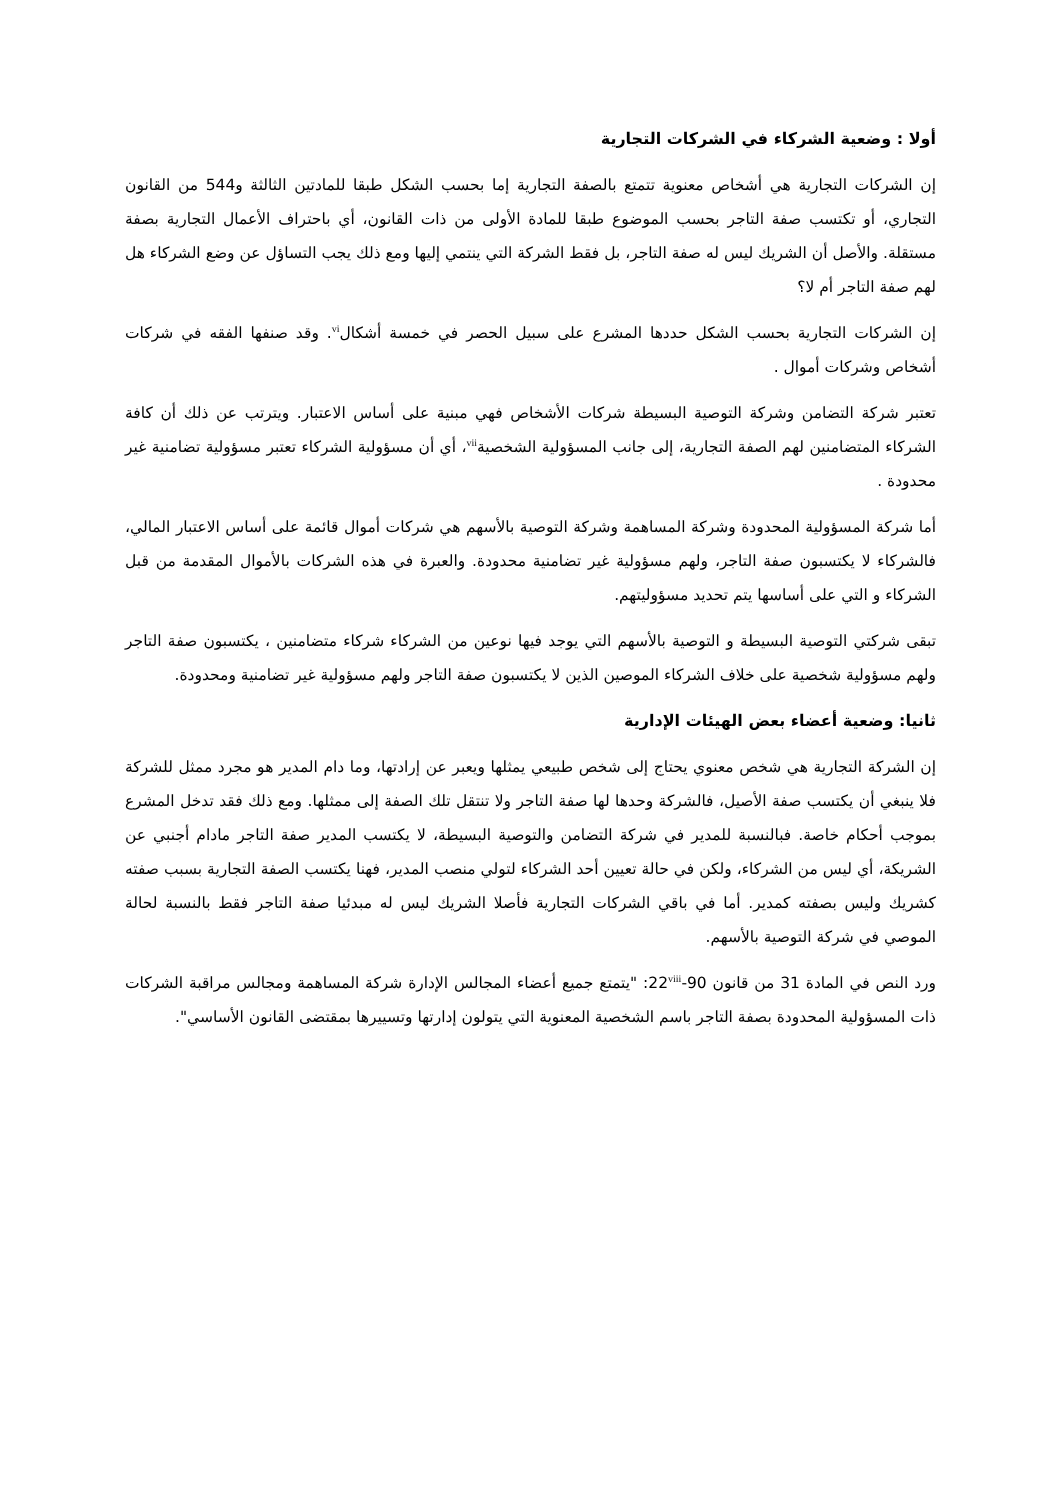أولا : وضعية الشركاء في الشركات التجارية
إن الشركات التجارية هي أشخاص معنوية تتمتع بالصفة التجارية إما بحسب الشكل طبقا للمادتين الثالثة و544 من القانون التجاري، أو تكتسب صفة التاجر بحسب الموضوع طبقا للمادة الأولى من ذات القانون، أي باحتراف الأعمال التجارية بصفة مستقلة. والأصل أن الشريك ليس له صفة التاجر، بل فقط الشركة التي ينتمي إليها ومع ذلك يجب التساؤل عن وضع الشركاء هل لهم صفة التاجر أم لا؟
إن الشركات التجارية بحسب الشكل حددها المشرع على سبيل الحصر في خمسة أشكال<sup>vi</sup>. وقد صنفها الفقه في شركات أشخاص وشركات أموال .
تعتبر شركة التضامن وشركة التوصية البسيطة شركات الأشخاص فهي مبنية على أساس الاعتبار. ويترتب عن ذلك أن كافة الشركاء المتضامنين لهم الصفة التجارية، إلى جانب المسؤولية الشخصية<sup>vii</sup>، أي أن مسؤولية الشركاء تعتبر مسؤولية تضامنية غير محدودة .
أما شركة المسؤولية المحدودة وشركة المساهمة وشركة التوصية بالأسهم هي شركات أموال قائمة على أساس الاعتبار المالي، فالشركاء لا يكتسبون صفة التاجر، ولهم مسؤولية غير تضامنية محدودة. والعبرة في هذه الشركات بالأموال المقدمة من قبل الشركاء و التي على أساسها يتم تحديد مسؤوليتهم.
تبقى شركتي التوصية البسيطة و التوصية بالأسهم التي يوجد فيها نوعين من الشركاء شركاء متضامنين ، يكتسبون صفة التاجر ولهم مسؤولية شخصية على خلاف الشركاء الموصين الذين لا يكتسبون صفة التاجر ولهم مسؤولية غير تضامنية ومحدودة.
ثانيا: وضعية أعضاء بعض الهيئات الإدارية
إن الشركة التجارية هي شخص معنوي يحتاج إلى شخص طبيعي يمثلها ويعبر عن إرادتها، وما دام المدير هو مجرد ممثل للشركة فلا ينبغي أن يكتسب صفة الأصيل، فالشركة وحدها لها صفة التاجر ولا تنتقل تلك الصفة إلى ممثلها. ومع ذلك فقد تدخل المشرع بموجب أحكام خاصة. فبالنسبة للمدير في شركة التضامن والتوصية البسيطة، لا يكتسب المدير صفة التاجر مادام أجنبي عن الشريكة، أي ليس من الشركاء، ولكن في حالة تعيين أحد الشركاء لتولي منصب المدير، فهنا يكتسب الصفة التجارية بسبب صفته كشريك وليس بصفته كمدير. أما في باقي الشركات التجارية فأصلا الشريك ليس له مبدئيا صفة التاجر فقط بالنسبة لحالة الموصي في شركة التوصية بالأسهم.
ورد النص في المادة 31 من قانون 90-22<sup>viii</sup>: "يتمتع جميع أعضاء المجالس الإدارة شركة المساهمة ومجالس مراقبة الشركات ذات المسؤولية المحدودة بصفة التاجر باسم الشخصية المعنوية التي يتولون إدارتها وتسييرها بمقتضى القانون الأساسي".